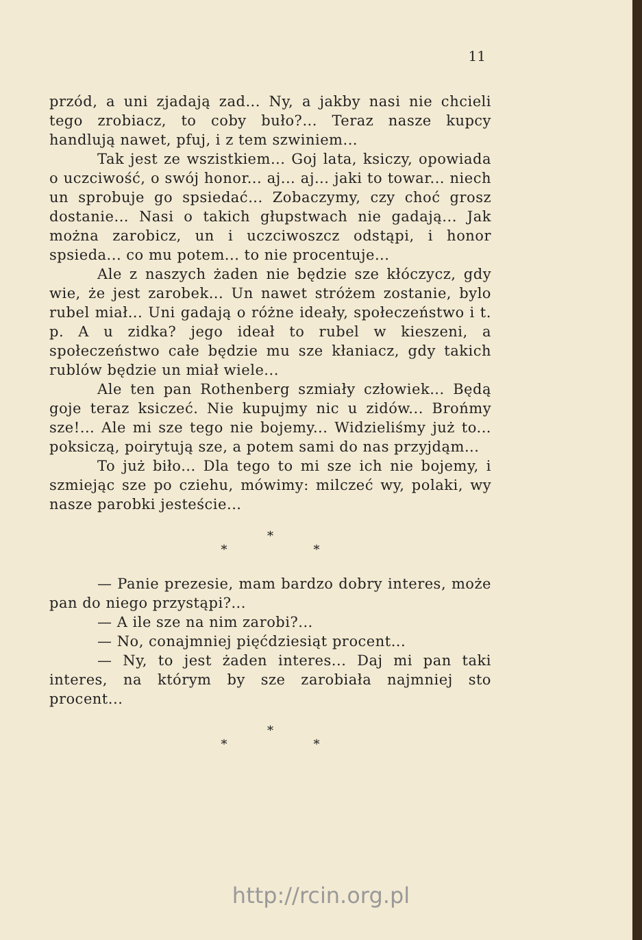11
przód, a uni zjadają zad... Ny, a jakby nasi nie chcieli tego zrobiacz, to coby buło?... Teraz nasze kupcy handlują nawet, pfuj, i z tem szwiniem...
Tak jest ze wszistkiem... Goj lata, ksiczy, opowiada o uczciwość, o swój honor... aj... aj... jaki to towar... niech un sprobuje go spsiedać... Zobaczymy, czy choć grosz dostanie... Nasi o takich głupstwach nie gadają... Jak można zarobicz, un i uczciwoszcz odstąpi, i honor spsieda... co mu potem... to nie procentuje...
Ale z naszych żaden nie będzie sze kłóczycz, gdy wie, że jest zarobek... Un nawet stróżem zostanie, bylo rubel miał... Uni gadają o różne ideały, społeczeństwo i t. p. A u zidka? jego ideał to rubel w kieszeni, a społeczeństwo całe będzie mu sze kłaniacz, gdy takich rublów będzie un miał wiele...
Ale ten pan Rothenberg szmiały człowiek... Będą goje teraz ksiczeć. Nie kupujmy nic u zidów... Brońmy sze!... Ale mi sze tego nie bojemy... Widzieliśmy już to... poksiczą, poirytują sze, a potem sami do nas przyjdąm...
To już biło... Dla tego to mi sze ich nie bojemy, i szmiejąc sze po cziehu, mówimy: milczeć wy, polaki, wy nasze parobki jesteście...
*
* *
— Panie prezesie, mam bardzo dobry interes, może pan do niego przystąpi?...
— A ile sze na nim zarobi?...
— No, conajmniej pięćdziesiąt procent...
— Ny, to jest żaden interes... Daj mi pan taki interes, na którym by sze zarobiała najmniej sto procent...
*
* *
http://rcin.org.pl